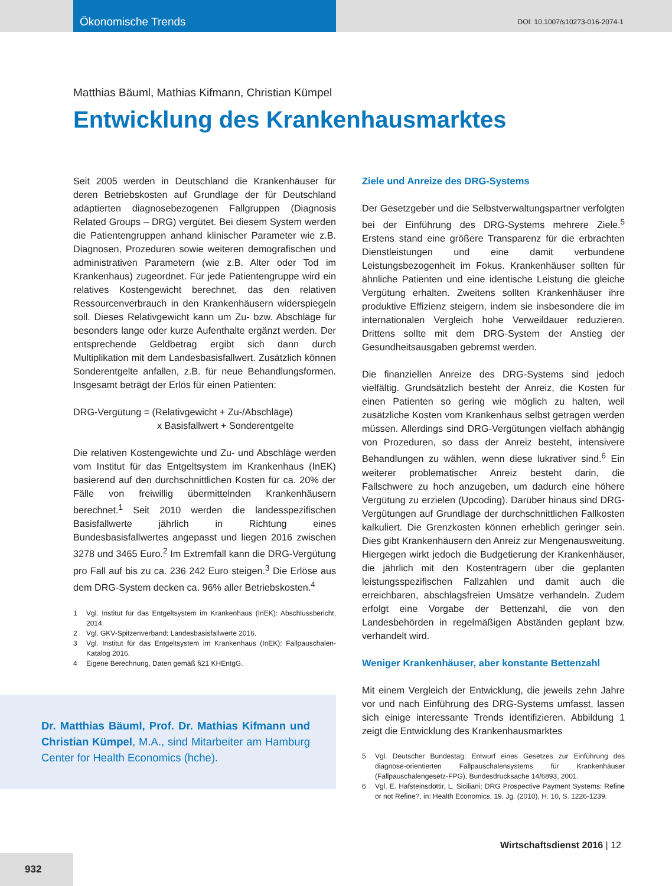Ökonomische Trends
DOI: 10.1007/s10273-016-2074-1
Matthias Bäuml, Mathias Kifmann, Christian Kümpel
Entwicklung des Krankenhausmarktes
Seit 2005 werden in Deutschland die Krankenhäuser für deren Betriebskosten auf Grundlage der für Deutschland adaptierten diagnosebezogenen Fallgruppen (Diagnosis Related Groups – DRG) vergütet. Bei diesem System werden die Patientengruppen anhand klinischer Parameter wie z.B. Diagnosen, Prozeduren sowie weiteren demografischen und administrativen Parametern (wie z.B. Alter oder Tod im Krankenhaus) zugeordnet. Für jede Patientengruppe wird ein relatives Kostengewicht berechnet, das den relativen Ressourcenverbrauch in den Krankenhäusern widerspiegeln soll. Dieses Relativgewicht kann um Zu- bzw. Abschläge für besonders lange oder kurze Aufenthalte ergänzt werden. Der entsprechende Geldbetrag ergibt sich dann durch Multiplikation mit dem Landesbasisfallwert. Zusätzlich können Sonderentgelte anfallen, z.B. für neue Behandlungsformen. Insgesamt beträgt der Erlös für einen Patienten:
DRG-Vergütung = (Relativgewicht + Zu-/Abschläge)
x Basisfallwert + Sonderentgelte
Die relativen Kostengewichte und Zu- und Abschläge werden vom Institut für das Entgeltsystem im Krankenhaus (InEK) basierend auf den durchschnittlichen Kosten für ca. 20% der Fälle von freiwillig übermittelnden Krankenhäusern berechnet.<sup>1</sup> Seit 2010 werden die landesspezifischen Basisfallwerte jährlich in Richtung eines Bundesbasisfallwertes angepasst und liegen 2016 zwischen 3278 und 3465 Euro.<sup>2</sup> Im Extremfall kann die DRG-Vergütung pro Fall auf bis zu ca. 236 242 Euro steigen.<sup>3</sup> Die Erlöse aus dem DRG-System decken ca. 96% aller Betriebskosten.<sup>4</sup>
1 Vgl. Institut für das Entgeltsystem im Krankenhaus (InEK): Abschlussbericht, 2014.
2 Vgl. GKV-Spitzenverband: Landesbasisfallwerte 2016.
3 Vgl. Institut für das Entgeltsystem im Krankenhaus (InEK): Fallpauschalen-Katalog 2016.
4 Eigene Berechnung, Daten gemäß §21 KHEntgG.
Dr. Matthias Bäuml, Prof. Dr. Mathias Kifmann und Christian Kümpel, M.A., sind Mitarbeiter am Hamburg Center for Health Economics (hche).
Ziele und Anreize des DRG-Systems
Der Gesetzgeber und die Selbstverwaltungspartner verfolgten bei der Einführung des DRG-Systems mehrere Ziele.<sup>5</sup> Erstens stand eine größere Transparenz für die erbrachten Dienstleistungen und eine damit verbundene Leistungsbezogenheit im Fokus. Krankenhäuser sollten für ähnliche Patienten und eine identische Leistung die gleiche Vergütung erhalten. Zweitens sollten Krankenhäuser ihre produktive Effizienz steigern, indem sie insbesondere die im internationalen Vergleich hohe Verweildauer reduzieren. Drittens sollte mit dem DRG-System der Anstieg der Gesundheitsausgaben gebremst werden.
Die finanziellen Anreize des DRG-Systems sind jedoch vielfältig. Grundsätzlich besteht der Anreiz, die Kosten für einen Patienten so gering wie möglich zu halten, weil zusätzliche Kosten vom Krankenhaus selbst getragen werden müssen. Allerdings sind DRG-Vergütungen vielfach abhängig von Prozeduren, so dass der Anreiz besteht, intensivere Behandlungen zu wählen, wenn diese lukrativer sind.<sup>6</sup> Ein weiterer problematischer Anreiz besteht darin, die Fallschwere zu hoch anzugeben, um dadurch eine höhere Vergütung zu erzielen (Upcoding). Darüber hinaus sind DRG-Vergütungen auf Grundlage der durchschnittlichen Fallkosten kalkuliert. Die Grenzkosten können erheblich geringer sein. Dies gibt Krankenhäusern den Anreiz zur Mengenausweitung. Hiergegen wirkt jedoch die Budgetierung der Krankenhäuser, die jährlich mit den Kostenträgern über die geplanten leistungsspezifischen Fallzahlen und damit auch die erreichbaren, abschlagsfreien Umsätze verhandeln. Zudem erfolgt eine Vorgabe der Bettenzahl, die von den Landesbehörden in regelmäßigen Abständen geplant bzw. verhandelt wird.
Weniger Krankenhäuser, aber konstante Bettenzahl
Mit einem Vergleich der Entwicklung, die jeweils zehn Jahre vor und nach Einführung des DRG-Systems umfasst, lassen sich einige interessante Trends identifizieren. Abbildung 1 zeigt die Entwicklung des Krankenhausmarktes
5 Vgl. Deutscher Bundestag: Entwurf eines Gesetzes zur Einführung des diagnose-orientierten Fallpauschalensystems für Krankenhäuser (Fallpauschalengesetz-FPG), Bundesdrucksache 14/6893, 2001.
6 Vgl. E. Hafsteinsdottir, L. Siciliani: DRG Prospective Payment Systems: Refine or not Refine?, in: Health Economics, 19. Jg. (2010), H. 10, S. 1226-1239.
Wirtschaftsdienst 2016 | 12
932